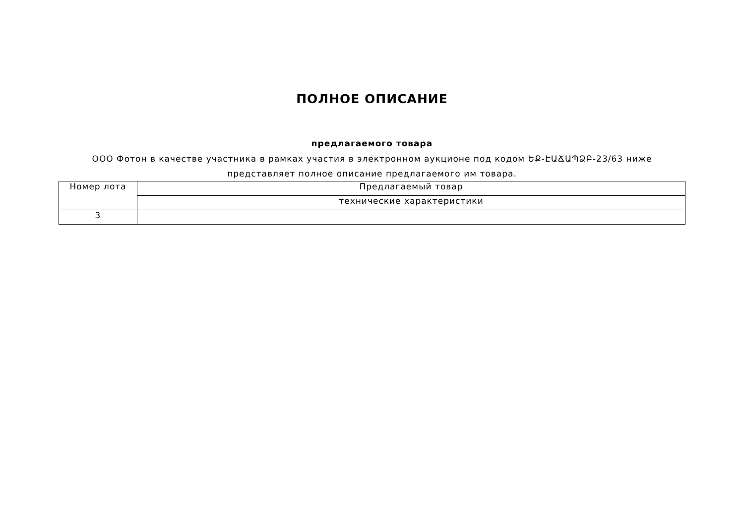ПОЛНОЕ ОПИСАНИЕ
предлагаемого товара
ООО Фотон в качестве участника в рамках участия в электронном аукционе под кодом ԵՔ-ԷԱՃԱՊՁԲ-23/63 ниже представляет полное описание предлагаемого им товара.
| Номер лота | Предлагаемый товар |
| | технические характеристики |
| 3 | |